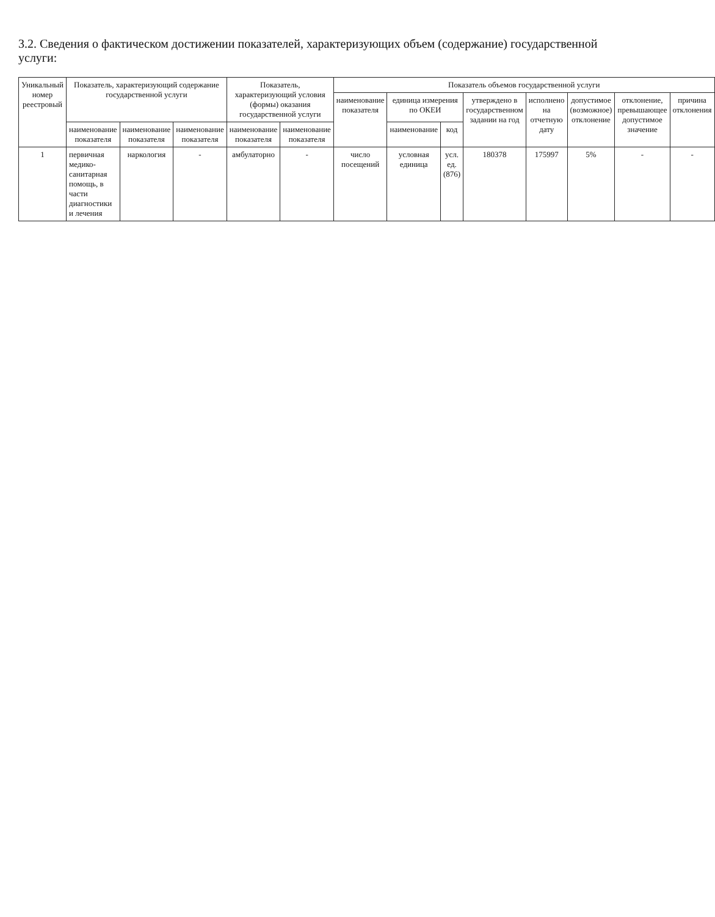3.2. Сведения о фактическом достижении показателей, характеризующих объем (содержание) государственной услуги:
| Уникальный номер реестровый | Показатель, характеризующий содержание государственной услуги | | | Показатель, характеризующий условия (формы) оказания государственной услуги | | Показатель объемов государственной услуги | | | | | | | |
| --- | --- | --- | --- | --- | --- | --- | --- | --- | --- | --- | --- | --- | --- |
| | | | | | | наименование показателя | единица измерения по ОКЕИ | | утверждено в государственном задании на год | исполнено на отчетную дату | допустимое (возможное) отклонение | отклонение, превышающее допустимое значение | причина отклонения |
| | наименование показателя | наименование показателя | наименование показателя | наименование показателя | наименование показателя | | наименование | код | | | | | |
| 1 | первичная медико-санитарная помощь, в части диагностики и лечения | наркология | - | амбулаторно | - | число посещений | условная единица | усл. ед. (876) | 180378 | 175997 | 5% | - | - |